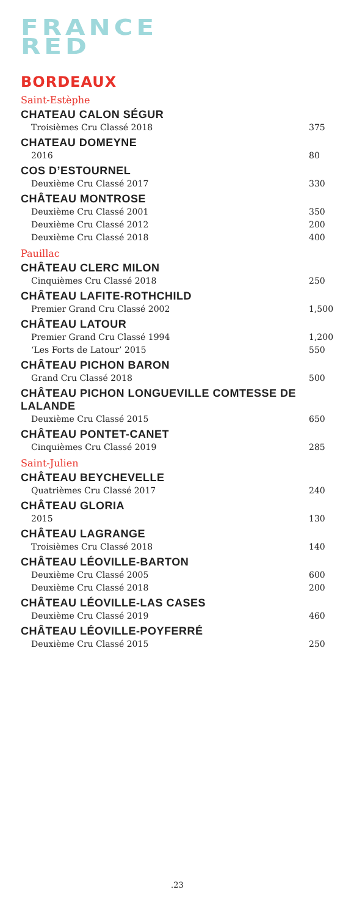FRANCE
RED
BORDEAUX
Saint-Estèphe
CHATEAU CALON SÉGUR
Troisièmes Cru Classé 2018 375
CHATEAU DOMEYNE
2016 80
COS D’ESTOURNEL
Deuxième Cru Classé 2017 330
CHÂTEAU MONTROSE
Deuxième Cru Classé 2001 350
Deuxième Cru Classé 2012 200
Deuxième Cru Classé 2018 400
Pauillac
CHÂTEAU CLERC MILON
Cinquièmes Cru Classé 2018 250
CHÂTEAU LAFITE-ROTHCHILD
Premier Grand Cru Classé 2002 1,500
CHÂTEAU LATOUR
Premier Grand Cru Classé 1994 1,200
‘Les Forts de Latour’ 2015 550
CHÂTEAU PICHON BARON
Grand Cru Classé 2018 500
CHÂTEAU PICHON LONGUEVILLE COMTESSE DE LALANDE
Deuxième Cru Classé 2015 650
CHÂTEAU PONTET-CANET
Cinquièmes Cru Classé 2019 285
Saint-Julien
CHÂTEAU BEYCHEVELLE
Quatrièmes Cru Classé 2017 240
CHÂTEAU GLORIA
2015 130
CHÂTEAU LAGRANGE
Troisièmes Cru Classé 2018 140
CHÂTEAU LÉOVILLE-BARTON
Deuxième Cru Classé 2005 600
Deuxième Cru Classé 2018 200
CHÂTEAU LÉOVILLE-LAS CASES
Deuxième Cru Classé 2019 460
CHÂTEAU LÉOVILLE-POYFERRÉ
Deuxième Cru Classé 2015 250
.23